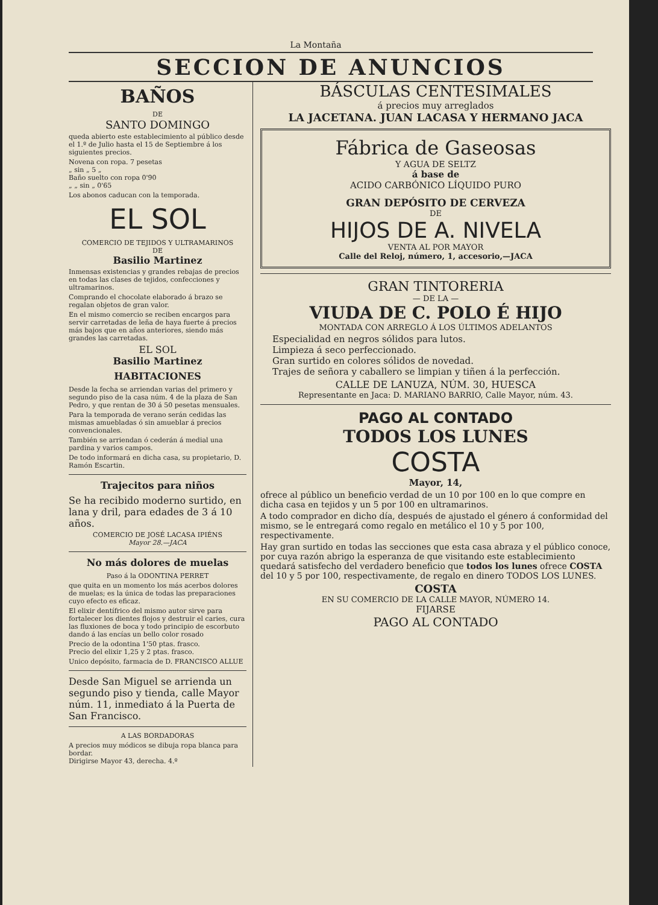La Montaña
SECCION DE ANUNCIOS
BAÑOS
DE
SANTO DOMINGO
queda abierto este establecimiento al público desde el 1.º de Julio hasta el 15 de Septiembre á los siguientes precios.
Novena con ropa. 7 pesetas
„ sin „ 5 „
Baño suelto con ropa 0'90
„ „ sin „ 0'65
Los abonos caducan con la temporada.
EL SOL
COMERCIO DE TEJIDOS Y ULTRAMARINOS
DE
Basilio Martinez
Inmensas existencias y grandes rebajas de precios en todas las clases de tejidos, confecciones y ultramarinos.
Comprando el chocolate elaborado á brazo se regalan objetos de gran valor.
En el mismo comercio se reciben encargos para servir carretadas de leña de haya fuerte á precios más bajos que en años anteriores, siendo más grandes las carretadas.
EL SOL
Basilio Martinez
HABITACIONES
Desde la fecha se arriendan varias del primero y segundo piso de la casa núm. 4 de la plaza de San Pedro, y que rentan de 30 á 50 pesetas mensuales.
Para la temporada de verano serán cedidas las mismas amuebladas ó sin amueblar á precios convencionales.
También se arriendan ó cederán á medial una pardina y varios campos.
De todo informará en dicha casa, su propietario, D. Ramón Escartin.
Trajecitos para niños
Se ha recibido moderno surtido, en lana y dril, para edades de 3 á 10 años.
COMERCIO DE JOSÉ LACASA IPIÉNS
Mayor 28.—JACA
No más dolores de muelas
Paso á la ODONTINA PERRET
que quita en un momento los más acerbos dolores de muelas; es la única de todas las preparaciones cuyo efecto es eficaz.
El elixir dentífrico del mismo autor sirve para fortalecer los dientes flojos y destruir el caries, cura las fluxiones de boca y todo principio de escorbuto dando á las encías un bello color rosado
Precio de la odontina 1'50 ptas. frasco.
Precio del elixir 1,25 y 2 ptas. frasco.
Unico depósito, farmacia de D. FRANCISCO ALLUE
Desde San Miguel se arrienda un segundo piso y tienda, calle Mayor núm. 11, inmediato á la Puerta de San Francisco.
A LAS BORDADORAS
A precios muy módicos se dibuja ropa blanca para bordar.
Dirigirse Mayor 43, derecha. 4.º
BÁSCULAS CENTESIMALES
á precios muy arreglados
LA JACETANA. JUAN LACASA Y HERMANO JACA
Fábrica de Gaseosas
Y AGUA DE SELTZ
á base de
ACIDO CARBÓNICO LÍQUIDO PURO
GRAN DEPÓSITO DE CERVEZA
DE
HIJOS DE A. NIVELA
VENTA AL POR MAYOR
Calle del Reloj, número, 1, accesorio,—JACA
GRAN TINTORERIA
— DE LA —
VIUDA DE C. POLO É HIJO
MONTADA CON ARREGLO Á LOS ÚLTIMOS ADELANTOS
Especialidad en negros sólidos para lutos.
Limpieza á seco perfeccionado.
Gran surtido en colores sólidos de novedad.
Trajes de señora y caballero se limpian y tiñen á la perfección.
CALLE DE LANUZA, NÚM. 30, HUESCA
Representante en Jaca: D. MARIANO BARRIO, Calle Mayor, núm. 43.
PAGO AL CONTADO
TODOS LOS LUNES
COSTA
Mayor, 14,
ofrece al público un beneficio verdad de un 10 por 100 en lo que compre en dicha casa en tejidos y un 5 por 100 en ultramarinos.
A todo comprador en dicho día, después de ajustado el género á conformidad del mismo, se le entregará como regalo en metálico el 10 y 5 por 100, respectivamente.
Hay gran surtido en todas las secciones que esta casa abraza y el público conoce, por cuya razón abrigo la esperanza de que visitando este establecimiento quedará satisfecho del verdadero beneficio que todos los lunes ofrece COSTA del 10 y 5 por 100, respectivamente, de regalo en dinero TODOS LOS LUNES.
COSTA
EN SU COMERCIO DE LA CALLE MAYOR, NÚMERO 14.
FIJARSE
PAGO AL CONTADO